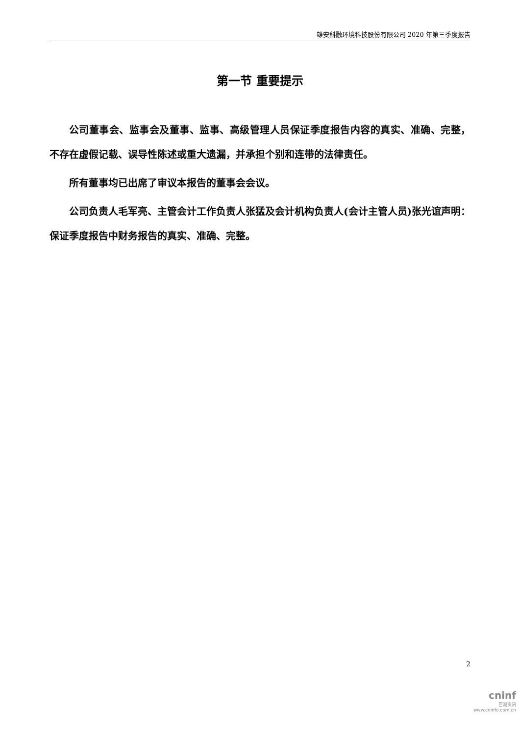雄安科融环境科技股份有限公司 2020 年第三季度报告
第一节 重要提示
公司董事会、监事会及董事、监事、高级管理人员保证季度报告内容的真实、准确、完整，不存在虚假记载、误导性陈述或重大遗漏，并承担个别和连带的法律责任。
所有董事均已出席了审议本报告的董事会会议。
公司负责人毛军亮、主管会计工作负责人张猛及会计机构负责人(会计主管人员)张光谊声明：保证季度报告中财务报告的真实、准确、完整。
2
cninf
巨潮资讯
www.cninfo.com.cn